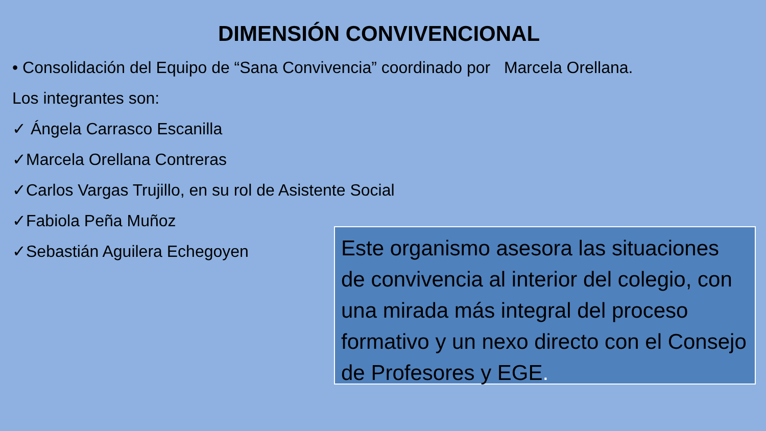DIMENSIÓN CONVIVENCIONAL
• Consolidación del Equipo de “Sana Convivencia” coordinado por Marcela Orellana.
Los integrantes son:
✓ Ángela Carrasco Escanilla
✓Marcela Orellana Contreras
✓Carlos Vargas Trujillo, en su rol de Asistente Social
✓Fabiola Peña Muñoz
✓Sebastián Aguilera Echegoyen
Este organismo asesora las situaciones de convivencia al interior del colegio, con una mirada más integral del proceso formativo y un nexo directo con el Consejo de Profesores y EGE.